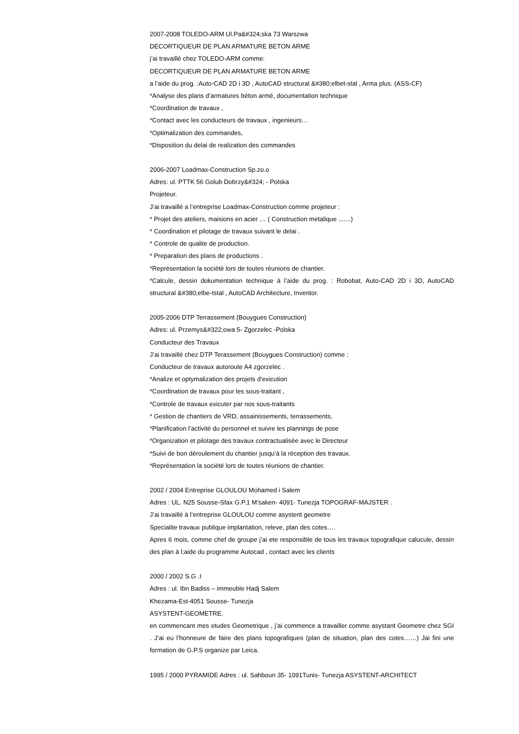2007-2008 TOLEDO-ARM Ul.Pa&#324;ska 73 Warszwa
DECORTIQUEUR DE PLAN ARMATURE BETON ARME
j’ai travaillé chez TOLEDO-ARM comme:
DECORTIQUEUR DE PLAN ARMATURE BETON ARME
a l’aide du prog. :Auto-CAD 2D i 3D , AutoCAD structural &#380;elbet-stal , Arma plus. (ASS-CF)
*Analyse des plans d’armatures béton armé, documentation technique
*Coordination de travaux ,
*Contact avec les conducteurs de travaux , ingenieurs…
*Optimalization des commandes,
*Disposition du delai de realization des commandes
2006-2007 Loadmax-Construction Sp.zo.o
Adres: ul. PTTK 56 Golub Dobrzy&#324; - Polska
Projeteur.
J’ai travaillé a l’entreprise Loadmax-Construction comme projeteur :
* Projet des ateliers, maisions en acier … ( Construction metalique .......)
* Coordination et pilotage de travaux suivant le delai .
* Controle de qualite de production.
* Preparation des plans de productions .
*Représentation la société lors de toutes réunions de chantier.
*Calcule, dessin dokumentation technique à l’aide du prog. : Robobat, Auto-CAD 2D i 3D, AutoCAD structural &#380;elbe-tstal , AutoCAD Architecture, Inventor.
2005-2006 DTP Terrassement (Bouygues Construction)
Adres: ul. Przemys&#322;owa 5- Zgorzelec -Polska
Conducteur des Travaux
J’ai travaillé chez DTP Terassement (Bouygues Construction) comme :
Conducteur de travaux autoroute A4 zgorzelec .
*Analize et optymalization des projets d’exicution
*Coordination de travaux pour les sous-traitant ,
*Controle de travaux exicuter par nos sous-traitants
* Gestion de chantiers de VRD, assainissements, terrassements,
*Planification l’activité du personnel et suivre les plannings de pose
*Organization et pilotage des travaux contractualisée avec le Directeur
*Suivi de bon déroulement du chantier jusqu’à la réception des travaux.
*Représentation la société lors de toutes réunions de chantier.
2002 / 2004 Entreprise GLOULOU Mohamed i Salem
Adres : UL. N25 Sousse-Sfax G.P.1 M’saken- 4091- Tunezja TOPOGRAF-MAJSTER .
J’ai travaillé à l’entreprise GLOULOU comme asystent geometre
Specialite travaux publique implantation, releve, plan des cotes….
Apres 6 mois, comme chef de groupe j’ai ete responsible de tous les travaux topografique calucule, dessin des plan à l;aide du programme Autocad , contact avec les clients
2000 / 2002 S.G .I
Adres : ul. Ibn Badiss – immeuble Hadj Salem
Khezama-Est-4051 Sousse- Tunezja
ASYSTENT-GEOMETRE.
en commencant mes etudes Geometrique , j’ai commence a travailler comme asystant Geometre chez SGI . J’ai eu l’honneure de faire des plans topografiques (plan de situation, plan des cotes……) Jai fini une formation de G.P.S organize par Leica.
1995 / 2000 PYRAMIDE Adres : ul. Sahboun 35- 1091Tunis- Tunezja ASYSTENT-ARCHITECT